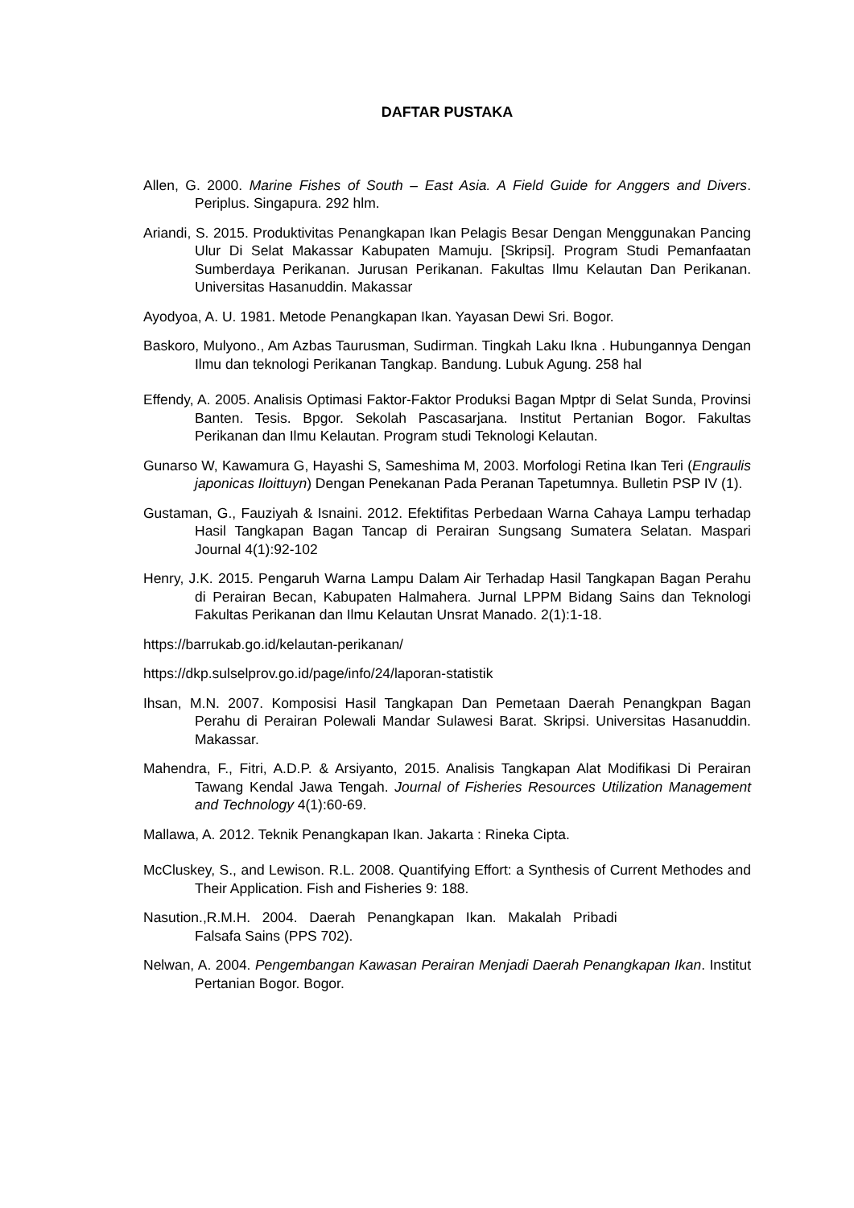DAFTAR PUSTAKA
Allen, G. 2000. Marine Fishes of South – East Asia. A Field Guide for Anggers and Divers. Periplus. Singapura. 292 hlm.
Ariandi, S. 2015. Produktivitas Penangkapan Ikan Pelagis Besar Dengan Menggunakan Pancing Ulur Di Selat Makassar Kabupaten Mamuju. [Skripsi]. Program Studi Pemanfaatan Sumberdaya Perikanan. Jurusan Perikanan. Fakultas Ilmu Kelautan Dan Perikanan. Universitas Hasanuddin. Makassar
Ayodyoa, A. U. 1981. Metode Penangkapan Ikan. Yayasan Dewi Sri. Bogor.
Baskoro, Mulyono., Am Azbas Taurusman, Sudirman. Tingkah Laku Ikna . Hubungannya Dengan Ilmu dan teknologi Perikanan Tangkap. Bandung. Lubuk Agung. 258 hal
Effendy, A. 2005. Analisis Optimasi Faktor-Faktor Produksi Bagan Mptpr di Selat Sunda, Provinsi Banten. Tesis. Bpgor. Sekolah Pascasarjana. Institut Pertanian Bogor. Fakultas Perikanan dan Ilmu Kelautan. Program studi Teknologi Kelautan.
Gunarso W, Kawamura G, Hayashi S, Sameshima M, 2003. Morfologi Retina Ikan Teri (Engraulis japonicas Iloittuyn) Dengan Penekanan Pada Peranan Tapetumnya. Bulletin PSP IV (1).
Gustaman, G., Fauziyah & Isnaini. 2012. Efektifitas Perbedaan Warna Cahaya Lampu terhadap Hasil Tangkapan Bagan Tancap di Perairan Sungsang Sumatera Selatan. Maspari Journal 4(1):92-102
Henry, J.K. 2015. Pengaruh Warna Lampu Dalam Air Terhadap Hasil Tangkapan Bagan Perahu di Perairan Becan, Kabupaten Halmahera. Jurnal LPPM Bidang Sains dan Teknologi Fakultas Perikanan dan Ilmu Kelautan Unsrat Manado. 2(1):1-18.
https://barrukab.go.id/kelautan-perikanan/
https://dkp.sulselprov.go.id/page/info/24/laporan-statistik
Ihsan, M.N. 2007. Komposisi Hasil Tangkapan Dan Pemetaan Daerah Penangkpan Bagan Perahu di Perairan Polewali Mandar Sulawesi Barat. Skripsi. Universitas Hasanuddin. Makassar.
Mahendra, F., Fitri, A.D.P. & Arsiyanto, 2015. Analisis Tangkapan Alat Modifikasi Di Perairan Tawang Kendal Jawa Tengah. Journal of Fisheries Resources Utilization Management and Technology 4(1):60-69.
Mallawa, A. 2012. Teknik Penangkapan Ikan. Jakarta : Rineka Cipta.
McCluskey, S., and Lewison. R.L. 2008. Quantifying Effort: a Synthesis of Current Methodes and Their Application. Fish and Fisheries 9: 188.
Nasution.,R.M.H. 2004. Daerah Penangkapan Ikan. Makalah Pribadi
Falsafa Sains (PPS 702).
Nelwan, A. 2004. Pengembangan Kawasan Perairan Menjadi Daerah Penangkapan Ikan. Institut Pertanian Bogor. Bogor.